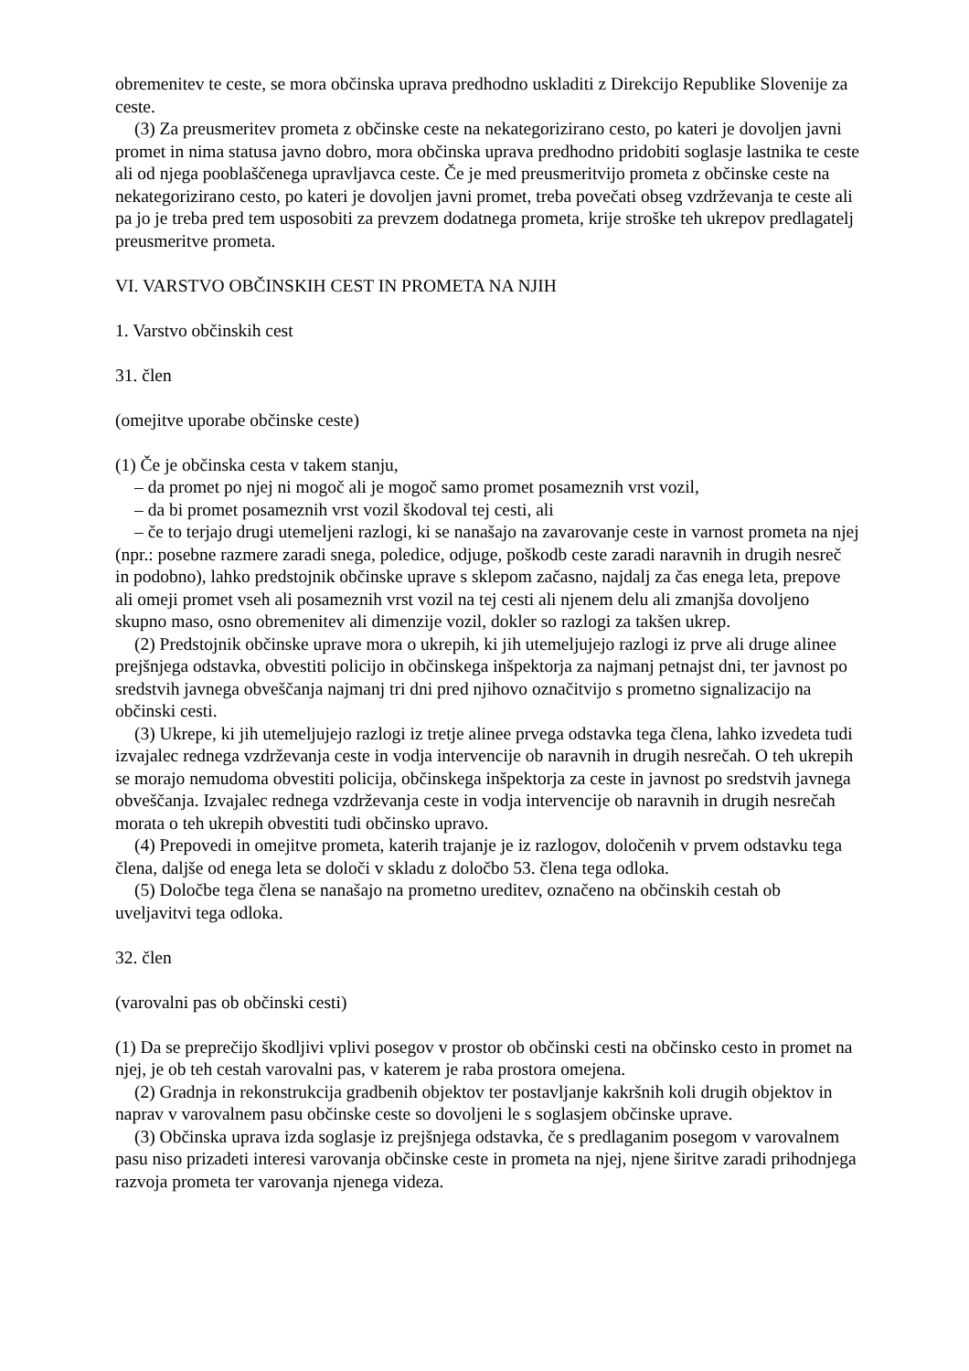obremenitev te ceste, se mora občinska uprava predhodno uskladiti z Direkcijo Republike Slovenije za ceste.
(3) Za preusmeritev prometa z občinske ceste na nekategorizirano cesto, po kateri je dovoljen javni promet in nima statusa javno dobro, mora občinska uprava predhodno pridobiti soglasje lastnika te ceste ali od njega pooblaščenega upravljavca ceste. Če je med preusmeritvijo prometa z občinske ceste na nekategorizirano cesto, po kateri je dovoljen javni promet, treba povečati obseg vzdrževanja te ceste ali pa jo je treba pred tem usposobiti za prevzem dodatnega prometa, krije stroške teh ukrepov predlagatelj preusmeritve prometa.
VI. VARSTVO OBČINSKIH CEST IN PROMETA NA NJIH
1. Varstvo občinskih cest
31. člen
(omejitve uporabe občinske ceste)
(1) Če je občinska cesta v takem stanju,
– da promet po njej ni mogoč ali je mogoč samo promet posameznih vrst vozil,
– da bi promet posameznih vrst vozil škodoval tej cesti, ali
– če to terjajo drugi utemeljeni razlogi, ki se nanašajo na zavarovanje ceste in varnost prometa na njej (npr.: posebne razmere zaradi snega, poledice, odjuge, poškodb ceste zaradi naravnih in drugih nesreč in podobno), lahko predstojnik občinske uprave s sklepom začasno, najdalj za čas enega leta, prepove ali omeji promet vseh ali posameznih vrst vozil na tej cesti ali njenem delu ali zmanjša dovoljeno skupno maso, osno obremenitev ali dimenzije vozil, dokler so razlogi za takšen ukrep.
(2) Predstojnik občinske uprave mora o ukrepih, ki jih utemeljujejo razlogi iz prve ali druge alinee prejšnjega odstavka, obvestiti policijo in občinskega inšpektorja za najmanj petnajst dni, ter javnost po sredstvih javnega obveščanja najmanj tri dni pred njihovo označitvijo s prometno signalizacijo na občinski cesti.
(3) Ukrepe, ki jih utemeljujejo razlogi iz tretje alinee prvega odstavka tega člena, lahko izvedeta tudi izvajalec rednega vzdrževanja ceste in vodja intervencije ob naravnih in drugih nesrečah. O teh ukrepih se morajo nemudoma obvestiti policija, občinskega inšpektorja za ceste in javnost po sredstvih javnega obveščanja. Izvajalec rednega vzdrževanja ceste in vodja intervencije ob naravnih in drugih nesrečah morata o teh ukrepih obvestiti tudi občinsko upravo.
(4) Prepovedi in omejitve prometa, katerih trajanje je iz razlogov, določenih v prvem odstavku tega člena, daljše od enega leta se določi v skladu z določbo 53. člena tega odloka.
(5) Določbe tega člena se nanašajo na prometno ureditev, označeno na občinskih cestah ob uveljavitvi tega odloka.
32. člen
(varovalni pas ob občinski cesti)
(1) Da se preprečijo škodljivi vplivi posegov v prostor ob občinski cesti na občinsko cesto in promet na njej, je ob teh cestah varovalni pas, v katerem je raba prostora omejena.
(2) Gradnja in rekonstrukcija gradbenih objektov ter postavljanje kakršnih koli drugih objektov in naprav v varovalnem pasu občinske ceste so dovoljeni le s soglasjem občinske uprave.
(3) Občinska uprava izda soglasje iz prejšnjega odstavka, če s predlaganim posegom v varovalnem pasu niso prizadeti interesi varovanja občinske ceste in prometa na njej, njene širitve zaradi prihodnjega razvoja prometa ter varovanja njenega videza.